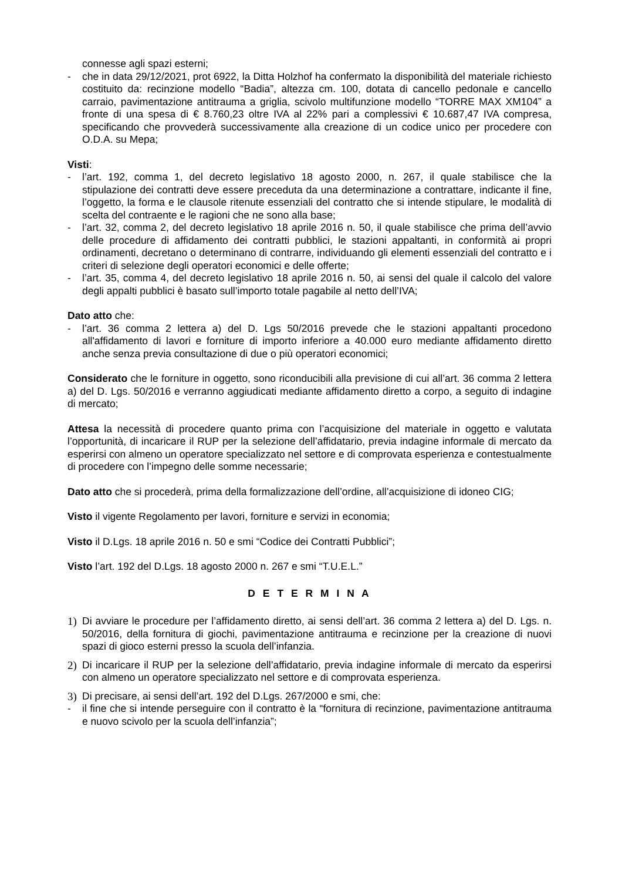connesse agli spazi esterni;
- che in data 29/12/2021, prot 6922, la Ditta Holzhof ha confermato la disponibilità del materiale richiesto costituito da: recinzione modello “Badia”, altezza cm. 100, dotata di cancello pedonale e cancello carraio, pavimentazione antitrauma a griglia, scivolo multifunzione modello “TORRE MAX XM104” a fronte di una spesa di € 8.760,23 oltre IVA al 22% pari a complessivi € 10.687,47 IVA compresa, specificando che provvederà successivamente alla creazione di un codice unico per procedere con O.D.A. su Mepa;
Visti:
- l’art. 192, comma 1, del decreto legislativo 18 agosto 2000, n. 267, il quale stabilisce che la stipulazione dei contratti deve essere preceduta da una determinazione a contrattare, indicante il fine, l’oggetto, la forma e le clausole ritenute essenziali del contratto che si intende stipulare, le modalità di scelta del contraente e le ragioni che ne sono alla base;
- l’art. 32, comma 2, del decreto legislativo 18 aprile 2016 n. 50, il quale stabilisce che prima dell’avvio delle procedure di affidamento dei contratti pubblici, le stazioni appaltanti, in conformità ai propri ordinamenti, decretano o determinano di contrarre, individuando gli elementi essenziali del contratto e i criteri di selezione degli operatori economici e delle offerte;
- l’art. 35, comma 4, del decreto legislativo 18 aprile 2016 n. 50, ai sensi del quale il calcolo del valore degli appalti pubblici è basato sull’importo totale pagabile al netto dell’IVA;
Dato atto che:
- l’art. 36 comma 2 lettera a) del D. Lgs 50/2016 prevede che le stazioni appaltanti procedono all'affidamento di lavori e forniture di importo inferiore a 40.000 euro mediante affidamento diretto anche senza previa consultazione di due o più operatori economici;
Considerato che le forniture in oggetto, sono riconducibili alla previsione di cui all’art. 36 comma 2 lettera a) del D. Lgs. 50/2016 e verranno aggiudicati mediante affidamento diretto a corpo, a seguito di indagine di mercato;
Attesa la necessità di procedere quanto prima con l’acquisizione del materiale in oggetto e valutata l’opportunità, di incaricare il RUP per la selezione dell’affidatario, previa indagine informale di mercato da esperirsi con almeno un operatore specializzato nel settore e di comprovata esperienza e contestualmente di procedere con l’impegno delle somme necessarie;
Dato atto che si procederà, prima della formalizzazione dell’ordine, all’acquisizione di idoneo CIG;
Visto il vigente Regolamento per lavori, forniture e servizi in economia;
Visto il D.Lgs. 18 aprile 2016 n. 50 e smi “Codice dei Contratti Pubblici”;
Visto l’art. 192 del D.Lgs. 18 agosto 2000 n. 267 e smi “T.U.E.L.”
D E T E R M I N A
1) Di avviare le procedure per l’affidamento diretto, ai sensi dell’art. 36 comma 2 lettera a) del D. Lgs. n. 50/2016, della fornitura di giochi, pavimentazione antitrauma e recinzione per la creazione di nuovi spazi di gioco esterni presso la scuola dell’infanzia.
2) Di incaricare il RUP per la selezione dell’affidatario, previa indagine informale di mercato da esperirsi con almeno un operatore specializzato nel settore e di comprovata esperienza.
3) Di precisare, ai sensi dell’art. 192 del D.Lgs. 267/2000 e smi, che:
- il fine che si intende perseguire con il contratto è la “fornitura di recinzione, pavimentazione antitrauma e nuovo scivolo per la scuola dell’infanzia”;